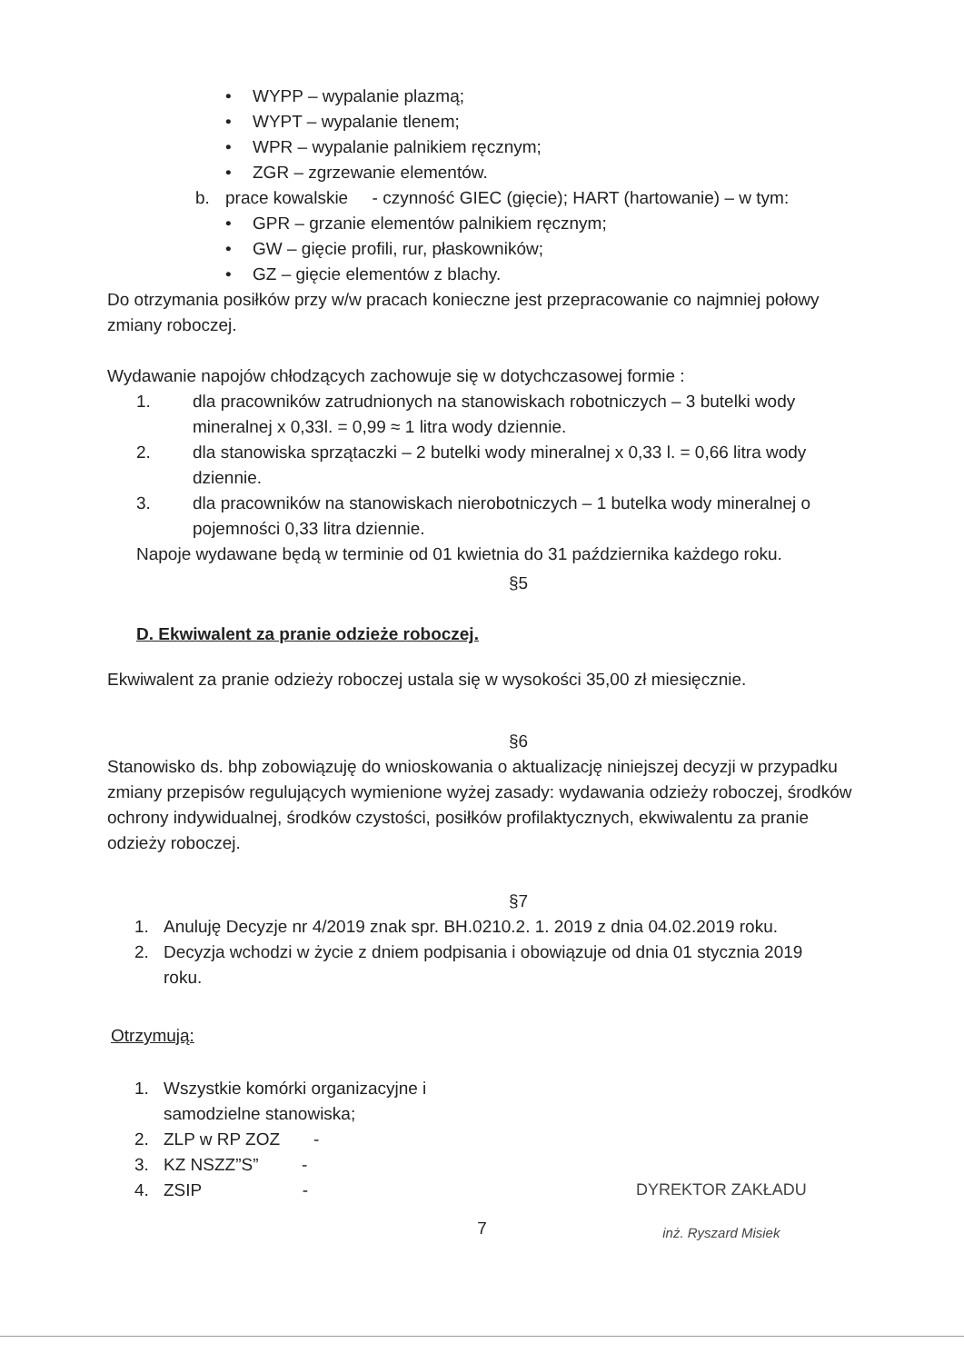• WYPP – wypalanie plazmą;
• WYPT – wypalanie tlenem;
• WPR – wypalanie palnikiem ręcznym;
• ZGR – zgrzewanie elementów.
b. prace kowalskie - czynność GIEC (gięcie); HART (hartowanie) – w tym:
• GPR – grzanie elementów palnikiem ręcznym;
• GW – gięcie profili, rur, płaskowników;
• GZ – gięcie elementów z blachy.
Do otrzymania posiłków przy w/w pracach konieczne jest przepracowanie co najmniej połowy zmiany roboczej.
Wydawanie napojów chłodzących zachowuje się w dotychczasowej formie :
1. dla pracowników zatrudnionych na stanowiskach robotniczych – 3 butelki wody mineralnej x 0,33l. = 0,99 ≈ 1 litra wody dziennie.
2. dla stanowiska sprzątaczki – 2 butelki wody mineralnej x 0,33 l. = 0,66 litra wody dziennie.
3. dla pracowników na stanowiskach nierobotniczych – 1 butelka wody mineralnej o pojemności 0,33 litra dziennie.
Napoje wydawane będą w terminie od 01 kwietnia do 31 października każdego roku.
§5
D. Ekwiwalent za pranie odzieże roboczej.
Ekwiwalent za pranie odzieży roboczej ustala się w wysokości 35,00 zł miesięcznie.
§6
Stanowisko ds. bhp zobowiązuję do wnioskowania o aktualizację niniejszej decyzji w przypadku zmiany przepisów regulujących wymienione wyżej zasady: wydawania odzieży roboczej, środków ochrony indywidualnej, środków czystości, posiłków profilaktycznych, ekwiwalentu za pranie odzieży roboczej.
§7
1. Anuluję Decyzje nr 4/2019 znak spr. BH.0210.2. 1. 2019 z dnia 04.02.2019 roku.
2. Decyzja wchodzi w życie z dniem podpisania i obowiązuje od dnia 01 stycznia 2019 roku.
Otrzymują:
1. Wszystkie komórki organizacyjne i samodzielne stanowiska;
2. ZLP w RP ZOZ -
3. KZ NSZZ”S” -
4. ZSIP -
7
DYREKTOR ZAKŁADU
inż. Ryszard Misiek